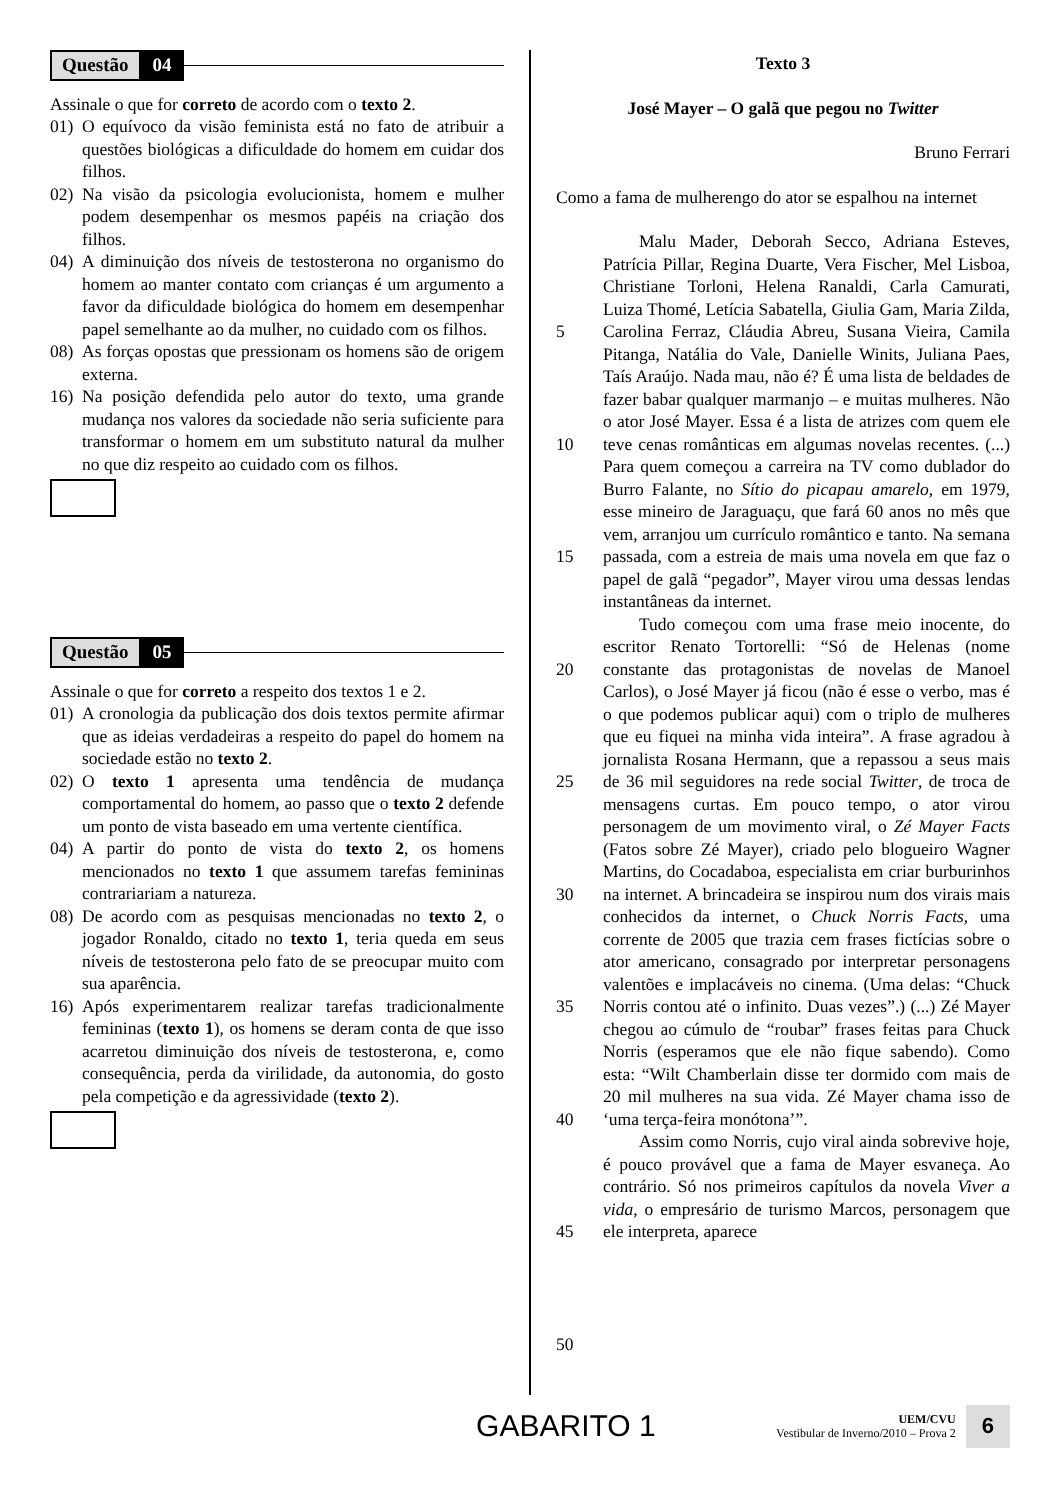Questão 04
Assinale o que for correto de acordo com o texto 2.
01) O equívoco da visão feminista está no fato de atribuir a questões biológicas a dificuldade do homem em cuidar dos filhos.
02) Na visão da psicologia evolucionista, homem e mulher podem desempenhar os mesmos papéis na criação dos filhos.
04) A diminuição dos níveis de testosterona no organismo do homem ao manter contato com crianças é um argumento a favor da dificuldade biológica do homem em desempenhar papel semelhante ao da mulher, no cuidado com os filhos.
08) As forças opostas que pressionam os homens são de origem externa.
16) Na posição defendida pelo autor do texto, uma grande mudança nos valores da sociedade não seria suficiente para transformar o homem em um substituto natural da mulher no que diz respeito ao cuidado com os filhos.
Questão 05
Assinale o que for correto a respeito dos textos 1 e 2.
01) A cronologia da publicação dos dois textos permite afirmar que as ideias verdadeiras a respeito do papel do homem na sociedade estão no texto 2.
02) O texto 1 apresenta uma tendência de mudança comportamental do homem, ao passo que o texto 2 defende um ponto de vista baseado em uma vertente científica.
04) A partir do ponto de vista do texto 2, os homens mencionados no texto 1 que assumem tarefas femininas contrariariam a natureza.
08) De acordo com as pesquisas mencionadas no texto 2, o jogador Ronaldo, citado no texto 1, teria queda em seus níveis de testosterona pelo fato de se preocupar muito com sua aparência.
16) Após experimentarem realizar tarefas tradicionalmente femininas (texto 1), os homens se deram conta de que isso acarretou diminuição dos níveis de testosterona, e, como consequência, perda da virilidade, da autonomia, do gosto pela competição e da agressividade (texto 2).
Texto 3
José Mayer – O galã que pegou no Twitter
Bruno Ferrari
Como a fama de mulherengo do ator se espalhou na internet
5
10
15
20
25
30
35
40
45
50
Malu Mader, Deborah Secco, Adriana Esteves, Patrícia Pillar, Regina Duarte, Vera Fischer, Mel Lisboa, Christiane Torloni, Helena Ranaldi, Carla Camurati, Luiza Thomé, Letícia Sabatella, Giulia Gam, Maria Zilda, Carolina Ferraz, Cláudia Abreu, Susana Vieira, Camila Pitanga, Natália do Vale, Danielle Winits, Juliana Paes, Taís Araújo. Nada mau, não é? É uma lista de beldades de fazer babar qualquer marmanjo – e muitas mulheres. Não o ator José Mayer. Essa é a lista de atrizes com quem ele teve cenas românticas em algumas novelas recentes. (...) Para quem começou a carreira na TV como dublador do Burro Falante, no Sítio do picapau amarelo, em 1979, esse mineiro de Jaraguaçu, que fará 60 anos no mês que vem, arranjou um currículo romântico e tanto. Na semana passada, com a estreia de mais uma novela em que faz o papel de galã “pegador”, Mayer virou uma dessas lendas instantâneas da internet.
Tudo começou com uma frase meio inocente, do escritor Renato Tortorelli: “Só de Helenas (nome constante das protagonistas de novelas de Manoel Carlos), o José Mayer já ficou (não é esse o verbo, mas é o que podemos publicar aqui) com o triplo de mulheres que eu fiquei na minha vida inteira”. A frase agradou à jornalista Rosana Hermann, que a repassou a seus mais de 36 mil seguidores na rede social Twitter, de troca de mensagens curtas. Em pouco tempo, o ator virou personagem de um movimento viral, o Zé Mayer Facts (Fatos sobre Zé Mayer), criado pelo blogueiro Wagner Martins, do Cocadaboa, especialista em criar burburinhos na internet. A brincadeira se inspirou num dos virais mais conhecidos da internet, o Chuck Norris Facts, uma corrente de 2005 que trazia cem frases fictícias sobre o ator americano, consagrado por interpretar personagens valentões e implacáveis no cinema. (Uma delas: “Chuck Norris contou até o infinito. Duas vezes”.) (...) Zé Mayer chegou ao cúmulo de “roubar” frases feitas para Chuck Norris (esperamos que ele não fique sabendo). Como esta: “Wilt Chamberlain disse ter dormido com mais de 20 mil mulheres na sua vida. Zé Mayer chama isso de ‘uma terça-feira monótona’”.
Assim como Norris, cujo viral ainda sobrevive hoje, é pouco provável que a fama de Mayer esvaneça. Ao contrário. Só nos primeiros capítulos da novela Viver a vida, o empresário de turismo Marcos, personagem que ele interpreta, aparece
GABARITO 1
UEM/CVU
Vestibular de Inverno/2010 – Prova 2
6